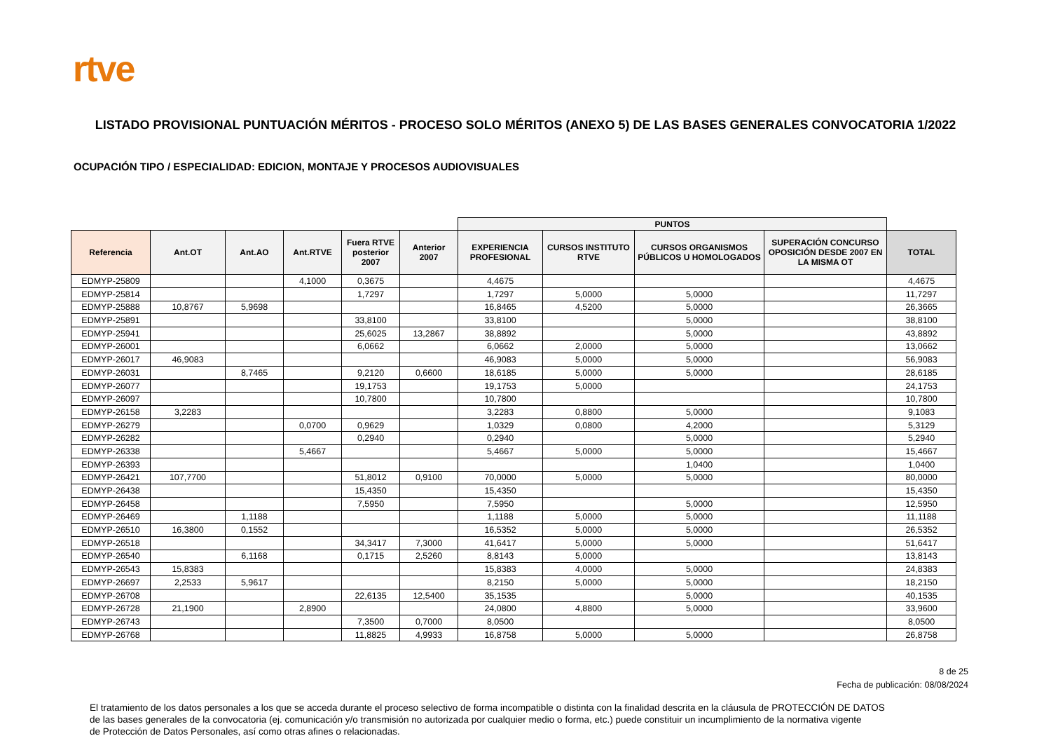rtve
LISTADO PROVISIONAL PUNTUACIÓN MÉRITOS - PROCESO SOLO MÉRITOS (ANEXO 5) DE LAS BASES GENERALES CONVOCATORIA 1/2022
OCUPACIÓN TIPO / ESPECIALIDAD: EDICION, MONTAJE Y PROCESOS AUDIOVISUALES
| | | | | | | PUNTOS | | | | |
| Referencia | Ant.OT | Ant.AO | Ant.RTVE | Fuera RTVE posterior 2007 | Anterior 2007 | EXPERIENCIA PROFESIONAL | CURSOS INSTITUTO RTVE | CURSOS ORGANISMOS PÚBLICOS U HOMOLOGADOS | SUPERACIÓN CONCURSO OPOSICIÓN DESDE 2007 EN LA MISMA OT | TOTAL |
| EDMYP-25809 | | | 4,1000 | 0,3675 | | 4,4675 | | | | 4,4675 |
| EDMYP-25814 | | | | 1,7297 | | 1,7297 | 5,0000 | 5,0000 | | 11,7297 |
| EDMYP-25888 | 10,8767 | 5,9698 | | | | 16,8465 | 4,5200 | 5,0000 | | 26,3665 |
| EDMYP-25891 | | | | 33,8100 | | 33,8100 | | 5,0000 | | 38,8100 |
| EDMYP-25941 | | | | 25,6025 | 13,2867 | 38,8892 | | 5,0000 | | 43,8892 |
| EDMYP-26001 | | | | 6,0662 | | 6,0662 | 2,0000 | 5,0000 | | 13,0662 |
| EDMYP-26017 | 46,9083 | | | | | 46,9083 | 5,0000 | 5,0000 | | 56,9083 |
| EDMYP-26031 | | 8,7465 | | 9,2120 | 0,6600 | 18,6185 | 5,0000 | 5,0000 | | 28,6185 |
| EDMYP-26077 | | | | 19,1753 | | 19,1753 | 5,0000 | | | 24,1753 |
| EDMYP-26097 | | | | 10,7800 | | 10,7800 | | | | 10,7800 |
| EDMYP-26158 | 3,2283 | | | | | 3,2283 | 0,8800 | 5,0000 | | 9,1083 |
| EDMYP-26279 | | | 0,0700 | 0,9629 | | 1,0329 | 0,0800 | 4,2000 | | 5,3129 |
| EDMYP-26282 | | | | 0,2940 | | 0,2940 | | 5,0000 | | 5,2940 |
| EDMYP-26338 | | | 5,4667 | | | 5,4667 | 5,0000 | 5,0000 | | 15,4667 |
| EDMYP-26393 | | | | | | | | 1,0400 | | 1,0400 |
| EDMYP-26421 | 107,7700 | | | 51,8012 | 0,9100 | 70,0000 | 5,0000 | 5,0000 | | 80,0000 |
| EDMYP-26438 | | | | 15,4350 | | 15,4350 | | | | 15,4350 |
| EDMYP-26458 | | | | 7,5950 | | 7,5950 | | 5,0000 | | 12,5950 |
| EDMYP-26469 | | 1,1188 | | | | 1,1188 | 5,0000 | 5,0000 | | 11,1188 |
| EDMYP-26510 | 16,3800 | 0,1552 | | | | 16,5352 | 5,0000 | 5,0000 | | 26,5352 |
| EDMYP-26518 | | | | 34,3417 | 7,3000 | 41,6417 | 5,0000 | 5,0000 | | 51,6417 |
| EDMYP-26540 | | 6,1168 | | 0,1715 | 2,5260 | 8,8143 | 5,0000 | | | 13,8143 |
| EDMYP-26543 | 15,8383 | | | | | 15,8383 | 4,0000 | 5,0000 | | 24,8383 |
| EDMYP-26697 | 2,2533 | 5,9617 | | | | 8,2150 | 5,0000 | 5,0000 | | 18,2150 |
| EDMYP-26708 | | | | 22,6135 | 12,5400 | 35,1535 | | 5,0000 | | 40,1535 |
| EDMYP-26728 | 21,1900 | | 2,8900 | | | 24,0800 | 4,8800 | 5,0000 | | 33,9600 |
| EDMYP-26743 | | | | 7,3500 | 0,7000 | 8,0500 | | | | 8,0500 |
| EDMYP-26768 | | | | 11,8825 | 4,9933 | 16,8758 | 5,0000 | 5,0000 | | 26,8758 |
8 de 25
Fecha de publicación: 08/08/2024
El tratamiento de los datos personales a los que se acceda durante el proceso selectivo de forma incompatible o distinta con la finalidad descrita en la cláusula de PROTECCIÓN DE DATOS
de las bases generales de la convocatoria (ej. comunicación y/o transmisión no autorizada por cualquier medio o forma, etc.) puede constituir un incumplimiento de la normativa vigente
de Protección de Datos Personales, así como otras afines o relacionadas.